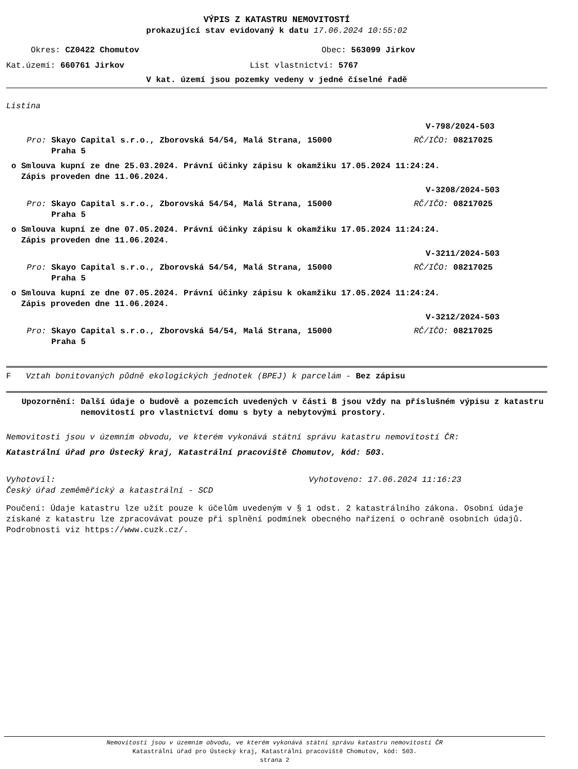VÝPIS Z KATASTRU NEMOVITOSTÍ
prokazující stav evidovaný k datu 17.06.2024 10:55:02
Okres: CZ0422 Chomutov Obec: 563099 Jirkov
Kat.území: 660761 Jirkov List vlastnictví: 5767
V kat. území jsou pozemky vedeny v jedné číselné řadě
Listina
V-798/2024-503
Pro: Skayo Capital s.r.o., Zborovská 54/54, Malá Strana, 15000
Praha 5 RČ/IČO: 08217025
o Smlouva kupní ze dne 25.03.2024. Právní účinky zápisu k okamžiku 17.05.2024 11:24:24.
Zápis proveden dne 11.06.2024.
V-3208/2024-503
Pro: Skayo Capital s.r.o., Zborovská 54/54, Malá Strana, 15000
Praha 5 RČ/IČO: 08217025
o Smlouva kupní ze dne 07.05.2024. Právní účinky zápisu k okamžiku 17.05.2024 11:24:24.
Zápis proveden dne 11.06.2024.
V-3211/2024-503
Pro: Skayo Capital s.r.o., Zborovská 54/54, Malá Strana, 15000
Praha 5 RČ/IČO: 08217025
o Smlouva kupní ze dne 07.05.2024. Právní účinky zápisu k okamžiku 17.05.2024 11:24:24.
Zápis proveden dne 11.06.2024.
V-3212/2024-503
Pro: Skayo Capital s.r.o., Zborovská 54/54, Malá Strana, 15000
Praha 5 RČ/IČO: 08217025
F Vztah bonitovaných půdně ekologických jednotek (BPEJ) k parcelám - Bez zápisu
Upozornění: Další údaje o budově a pozemcích uvedených v části B jsou vždy na příslušném výpisu z katastru nemovitostí pro vlastnictví domu s byty a nebytovými prostory.
Nemovitosti jsou v územním obvodu, ve kterém vykonává státní správu katastru nemovitostí ČR:
Katastrální úřad pro Ústecký kraj, Katastrální pracoviště Chomutov, kód: 503.
Vyhotovil:
Český úřad zeměměřický a katastrální - SCD Vyhotoveno: 17.06.2024 11:16:23
Poučení: Údaje katastru lze užít pouze k účelům uvedeným v § 1 odst. 2 katastrálního zákona. Osobní údaje získané z katastru lze zpracovávat pouze při splnění podmínek obecného nařízení o ochraně osobních údajů. Podrobnosti viz https://www.cuzk.cz/.
Nemovitosti jsou v územním obvodu, ve kterém vykonává státní správu katastru nemovitostí ČR
Katastrální úřad pro Ústecký kraj, Katastrální pracoviště Chomutov, kód: 503.
strana 2